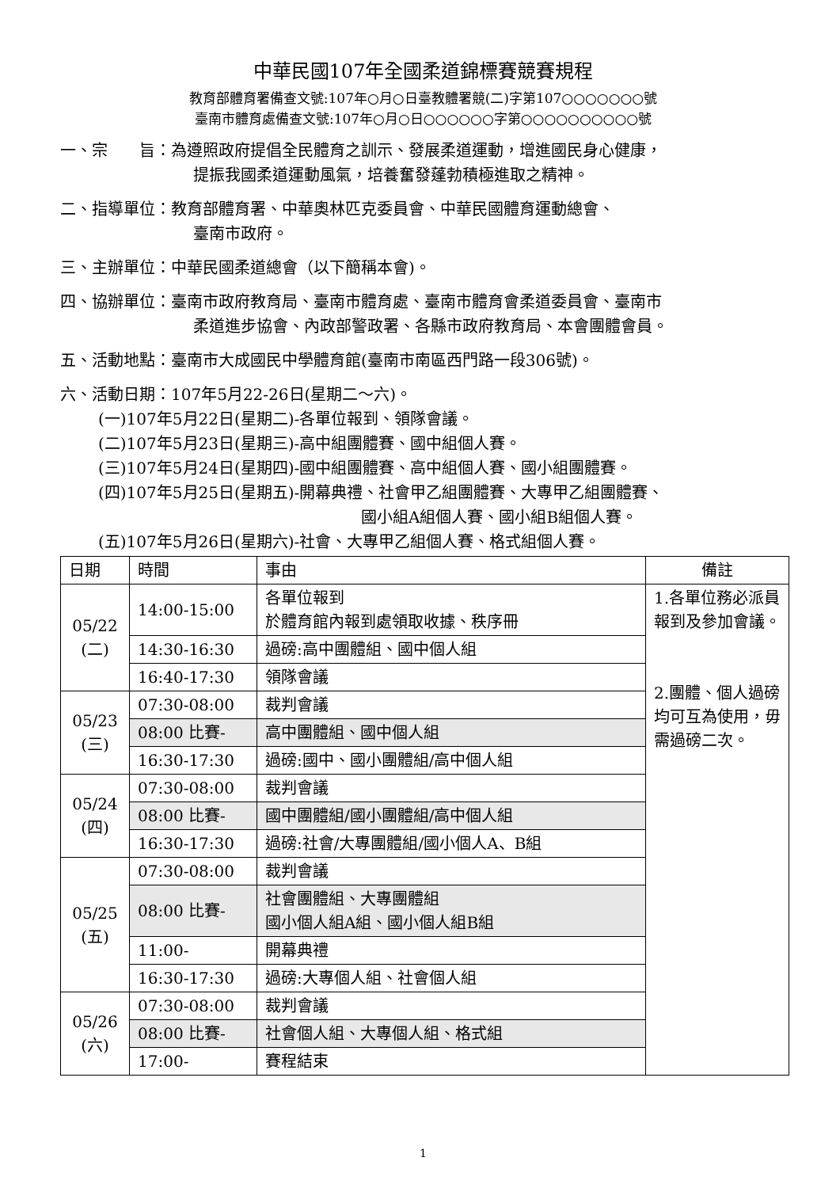中華民國107年全國柔道錦標賽競賽規程
教育部體育署備查文號:107年○月○日臺教體署競(二)字第107○○○○○○○號
臺南市體育處備查文號:107年○月○日○○○○○○字第○○○○○○○○○○號
一、宗　　旨：為遵照政府提倡全民體育之訓示、發展柔道運動，增進國民身心健康，
提振我國柔道運動風氣，培養奮發蓬勃積極進取之精神。
二、指導單位：教育部體育署、中華奧林匹克委員會、中華民國體育運動總會、
臺南市政府。
三、主辦單位：中華民國柔道總會（以下簡稱本會)。
四、協辦單位：臺南市政府教育局、臺南市體育處、臺南市體育會柔道委員會、臺南市
柔道進步協會、內政部警政署、各縣市政府教育局、本會團體會員。
五、活動地點：臺南市大成國民中學體育館(臺南市南區西門路一段306號)。
六、活動日期：107年5月22-26日(星期二～六)。
(一)107年5月22日(星期二)-各單位報到、領隊會議。
(二)107年5月23日(星期三)-高中組團體賽、國中組個人賽。
(三)107年5月24日(星期四)-國中組團體賽、高中組個人賽、國小組團體賽。
(四)107年5月25日(星期五)-開幕典禮、社會甲乙組團體賽、大專甲乙組團體賽、
國小組A組個人賽、國小組B組個人賽。
(五)107年5月26日(星期六)-社會、大專甲乙組個人賽、格式組個人賽。
| 日期 | 時間 | 事由 | 備註 |
| --- | --- | --- | --- |
| 05/22 (二) | 14:00-15:00 | 各單位報到 於體育館內報到處領取收據、秩序冊 | 1.各單位務必派員報到及參加會議。 2.團體、個人過磅均可互為使用，毋需過磅二次。 |
| | 14:30-16:30 | 過磅:高中團體組、國中個人組 | |
| | 16:40-17:30 | 領隊會議 | |
| 05/23 (三) | 07:30-08:00 | 裁判會議 | |
| | 08:00 比賽- | 高中團體組、國中個人組 | |
| | 16:30-17:30 | 過磅:國中、國小團體組/高中個人組 | |
| 05/24 (四) | 07:30-08:00 | 裁判會議 | |
| | 08:00 比賽- | 國中團體組/國小團體組/高中個人組 | |
| | 16:30-17:30 | 過磅:社會/大專團體組/國小個人A、B組 | |
| 05/25 (五) | 07:30-08:00 | 裁判會議 | |
| | 08:00 比賽- | 社會團體組、大專團體組 國小個人組A組、國小個人組B組 | |
| | 11:00- | 開幕典禮 | |
| | 16:30-17:30 | 過磅:大專個人組、社會個人組 | |
| 05/26 (六) | 07:30-08:00 | 裁判會議 | |
| | 08:00 比賽- | 社會個人組、大專個人組、格式組 | |
| | 17:00- | 賽程結束 | |
1